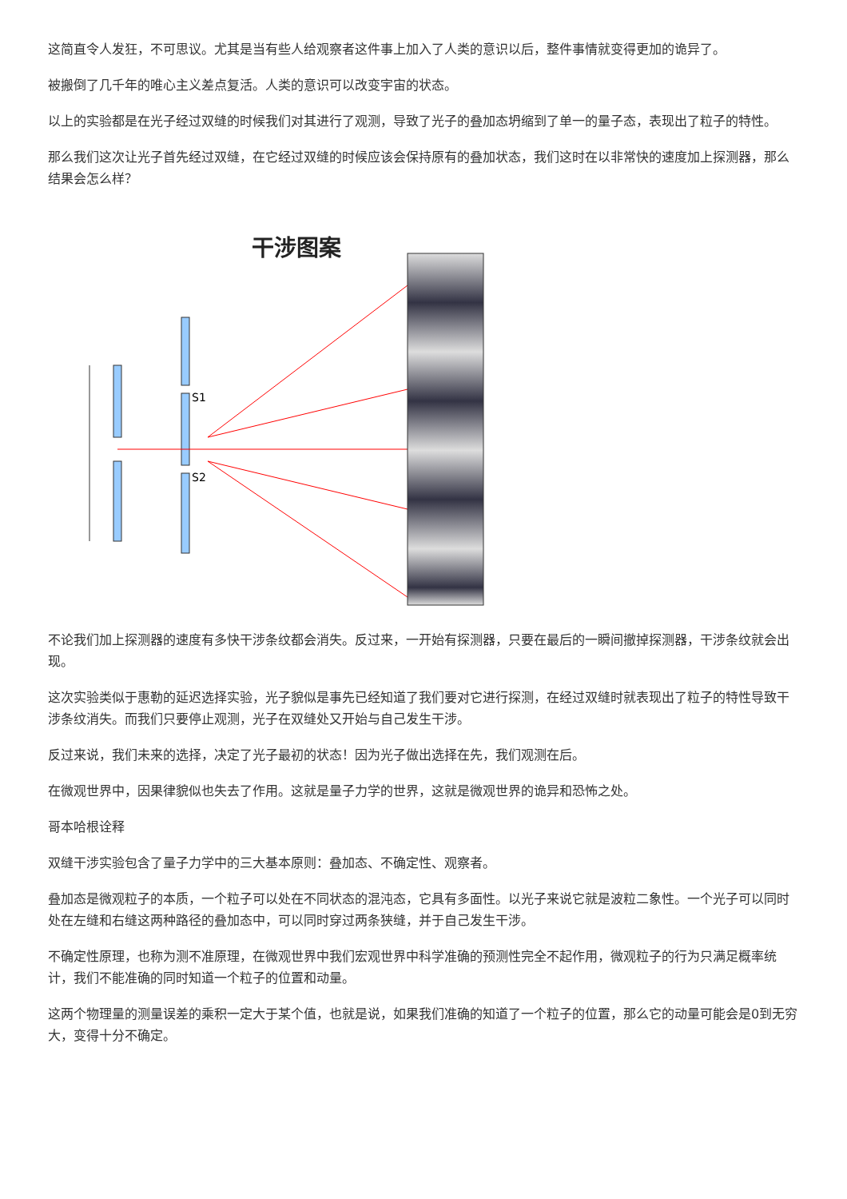这简直令人发狂，不可思议。尤其是当有些人给观察者这件事上加入了人类的意识以后，整件事情就变得更加的诡异了。
被搬倒了几千年的唯心主义差点复活。人类的意识可以改变宇宙的状态。
以上的实验都是在光子经过双缝的时候我们对其进行了观测，导致了光子的叠加态坍缩到了单一的量子态，表现出了粒子的特性。
那么我们这次让光子首先经过双缝，在它经过双缝的时候应该会保持原有的叠加状态，我们这时在以非常快的速度加上探测器，那么结果会怎么样？
干涉图案
S1
S2
不论我们加上探测器的速度有多快干涉条纹都会消失。反过来，一开始有探测器，只要在最后的一瞬间撤掉探测器，干涉条纹就会出现。
这次实验类似于惠勒的延迟选择实验，光子貌似是事先已经知道了我们要对它进行探测，在经过双缝时就表现出了粒子的特性导致干涉条纹消失。而我们只要停止观测，光子在双缝处又开始与自己发生干涉。
反过来说，我们未来的选择，决定了光子最初的状态！因为光子做出选择在先，我们观测在后。
在微观世界中，因果律貌似也失去了作用。这就是量子力学的世界，这就是微观世界的诡异和恐怖之处。
哥本哈根诠释
双缝干涉实验包含了量子力学中的三大基本原则：叠加态、不确定性、观察者。
叠加态是微观粒子的本质，一个粒子可以处在不同状态的混沌态，它具有多面性。以光子来说它就是波粒二象性。一个光子可以同时处在左缝和右缝这两种路径的叠加态中，可以同时穿过两条狭缝，并于自己发生干涉。
不确定性原理，也称为测不准原理，在微观世界中我们宏观世界中科学准确的预测性完全不起作用，微观粒子的行为只满足概率统计，我们不能准确的同时知道一个粒子的位置和动量。
这两个物理量的测量误差的乘积一定大于某个值，也就是说，如果我们准确的知道了一个粒子的位置，那么它的动量可能会是0到无穷大，变得十分不确定。